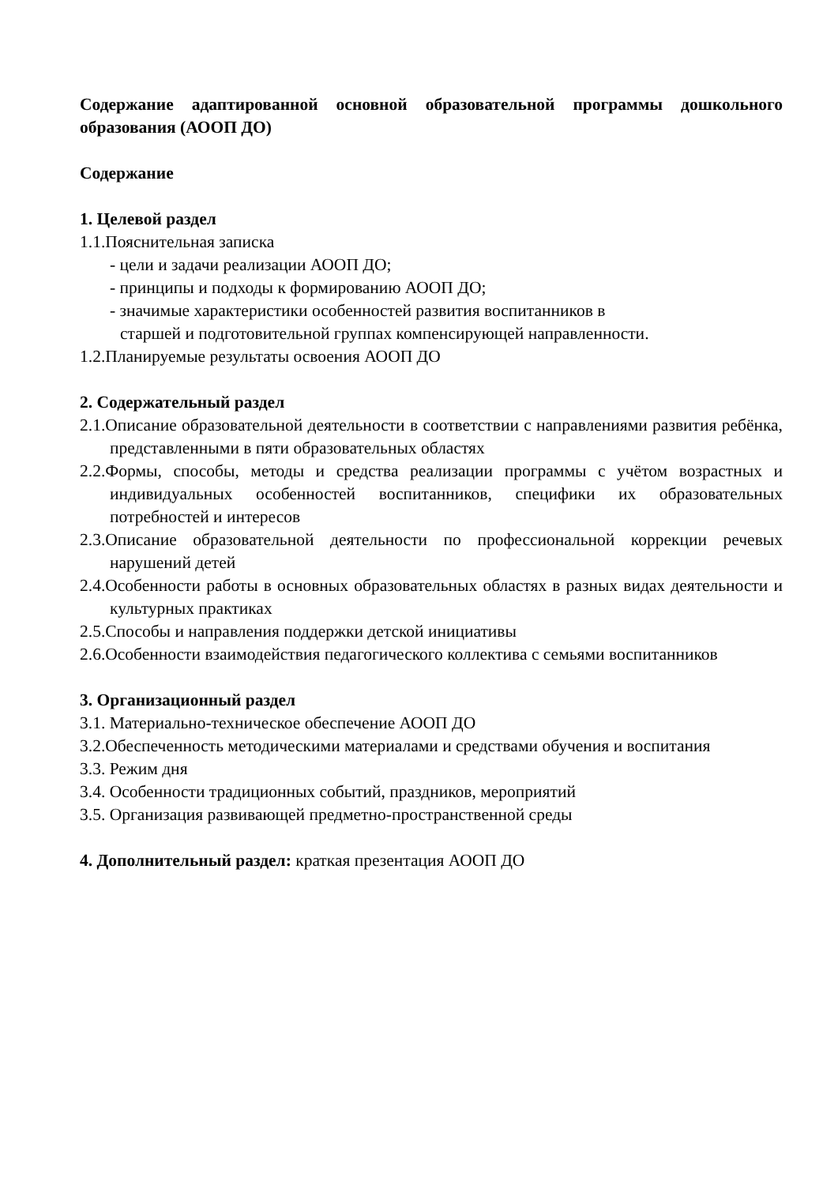Содержание адаптированной основной образовательной программы дошкольного образования (АООП ДО)
Содержание
1. Целевой раздел
1.1.Пояснительная записка
- цели и задачи реализации АООП ДО;
- принципы и подходы к формированию АООП ДО;
- значимые характеристики особенностей развития воспитанников в
старшей и подготовительной группах компенсирующей направленности.
1.2.Планируемые результаты освоения АООП ДО
2. Содержательный раздел
2.1.Описание образовательной деятельности в соответствии с направлениями развития ребёнка, представленными в пяти образовательных областях
2.2.Формы, способы, методы и средства реализации программы с учётом возрастных и индивидуальных особенностей воспитанников, специфики их образовательных потребностей и интересов
2.3.Описание образовательной деятельности по профессиональной коррекции речевых нарушений детей
2.4.Особенности работы в основных образовательных областях в разных видах деятельности и культурных практиках
2.5.Способы и направления поддержки детской инициативы
2.6.Особенности взаимодействия педагогического коллектива с семьями воспитанников
3. Организационный раздел
3.1. Материально-техническое обеспечение АООП ДО
3.2.Обеспеченность методическими материалами и средствами обучения и воспитания
3.3. Режим дня
3.4. Особенности традиционных событий, праздников, мероприятий
3.5. Организация развивающей предметно-пространственной среды
4. Дополнительный раздел: краткая презентация АООП ДО